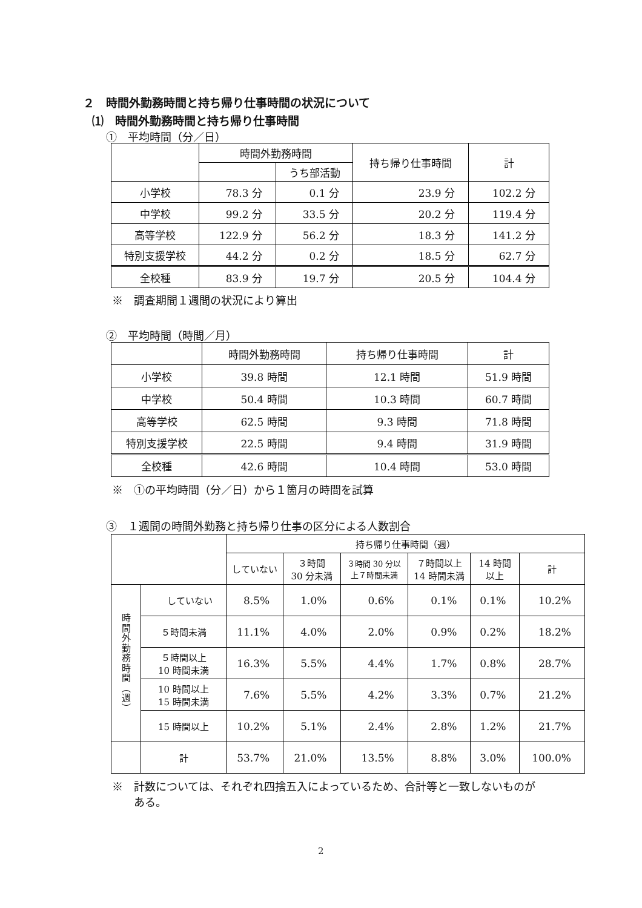２　時間外勤務時間と持ち帰り仕事時間の状況について
⑴　時間外勤務時間と持ち帰り仕事時間
①　平均時間（分／日）
| | 時間外勤務時間 | | 持ち帰り仕事時間 | 計 |
| --- | --- | --- | --- | --- |
| | | うち部活動 | | |
| 小学校 | 78.3 分 | 0.1 分 | 23.9 分 | 102.2 分 |
| 中学校 | 99.2 分 | 33.5 分 | 20.2 分 | 119.4 分 |
| 高等学校 | 122.9 分 | 56.2 分 | 18.3 分 | 141.2 分 |
| 特別支援学校 | 44.2 分 | 0.2 分 | 18.5 分 | 62.7 分 |
| 全校種 | 83.9 分 | 19.7 分 | 20.5 分 | 104.4 分 |
※　調査期間１週間の状況により算出
②　平均時間（時間／月）
| | 時間外勤務時間 | 持ち帰り仕事時間 | 計 |
| --- | --- | --- | --- |
| 小学校 | 39.8 時間 | 12.1 時間 | 51.9 時間 |
| 中学校 | 50.4 時間 | 10.3 時間 | 60.7 時間 |
| 高等学校 | 62.5 時間 | 9.3 時間 | 71.8 時間 |
| 特別支援学校 | 22.5 時間 | 9.4 時間 | 31.9 時間 |
| 全校種 | 42.6 時間 | 10.4 時間 | 53.0 時間 |
※　①の平均時間（分／日）から１箇月の時間を試算
③　１週間の時間外勤務と持ち帰り仕事の区分による人数割合
| | | 持ち帰り仕事時間（週） | | | | | |
| --- | --- | --- | --- | --- | --- | --- | --- |
| | | していない | ３時間 30 分未満 | ３時間 30 分以 上７時間未満 | ７時間以上 14 時間未満 | 14 時間 以上 | 計 |
| 時 間 外 勤 務 時 間 ︵ 週 ︶ | していない | 8.5% | 1.0% | 0.6% | 0.1% | 0.1% | 10.2% |
| | ５時間未満 | 11.1% | 4.0% | 2.0% | 0.9% | 0.2% | 18.2% |
| | ５時間以上 10 時間未満 | 16.3% | 5.5% | 4.4% | 1.7% | 0.8% | 28.7% |
| | 10 時間以上 15 時間未満 | 7.6% | 5.5% | 4.2% | 3.3% | 0.7% | 21.2% |
| | 15 時間以上 | 10.2% | 5.1% | 2.4% | 2.8% | 1.2% | 21.7% |
| | 計 | 53.7% | 21.0% | 13.5% | 8.8% | 3.0% | 100.0% |
※　計数については、それぞれ四捨五入によっているため、合計等と一致しないものが
　　ある。
2